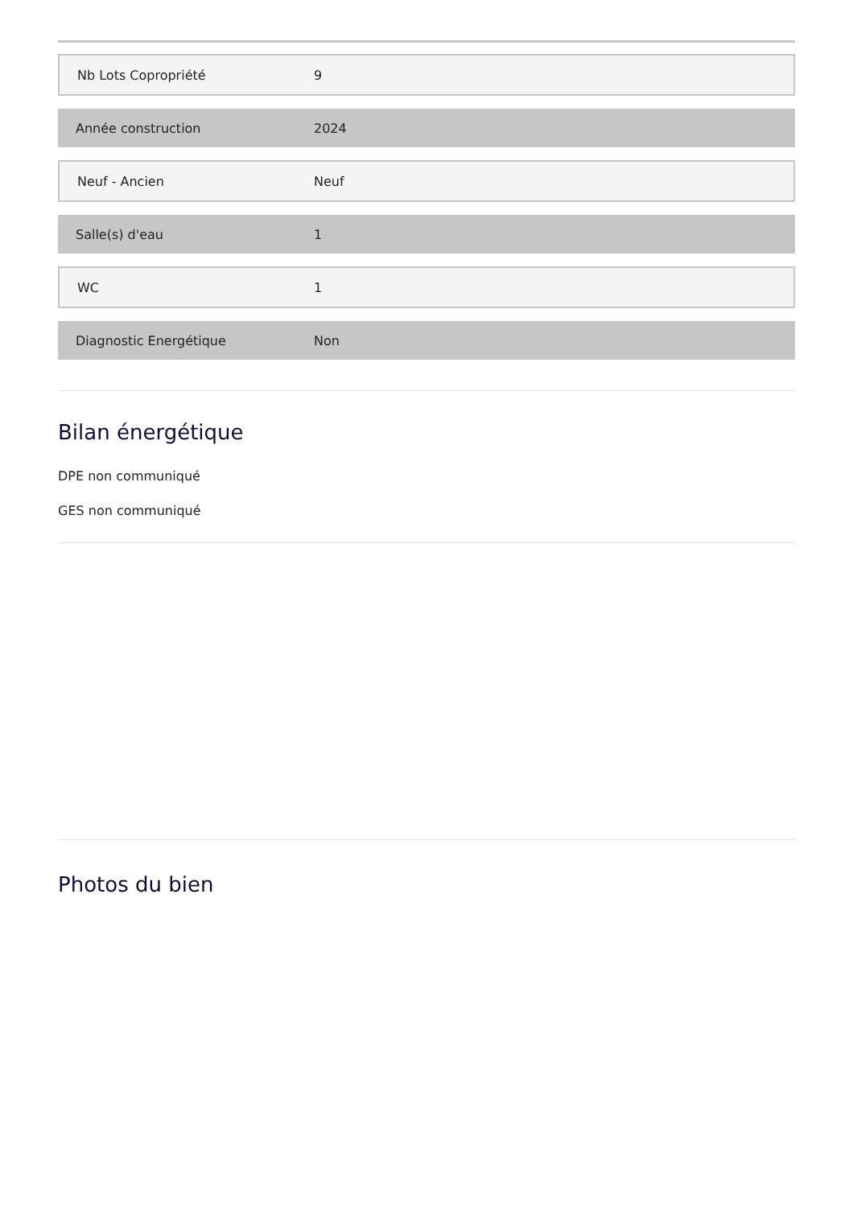| Nb Lots Copropriété | 9 |
| Année construction | 2024 |
| Neuf - Ancien | Neuf |
| Salle(s) d'eau | 1 |
| WC | 1 |
| Diagnostic Energétique | Non |
Bilan énergétique
DPE non communiqué
GES non communiqué
Photos du bien